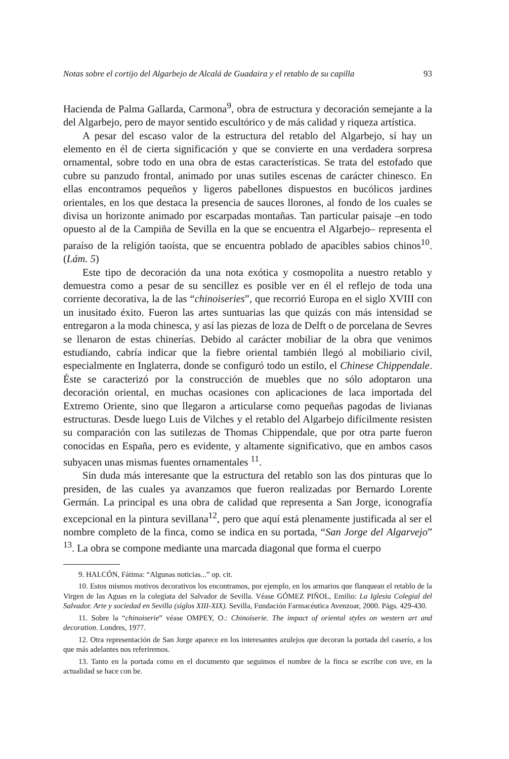Notas sobre el cortijo del Algarbejo de Alcalá de Guadaira y el retablo de su capilla 93
Hacienda de Palma Gallarda, Carmona<sup>9</sup>, obra de estructura y decoración semejante a la del Algarbejo, pero de mayor sentido escultórico y de más calidad y riqueza artística.
A pesar del escaso valor de la estructura del retablo del Algarbejo, sí hay un elemento en él de cierta significación y que se convierte en una verdadera sorpresa ornamental, sobre todo en una obra de estas características. Se trata del estofado que cubre su panzudo frontal, animado por unas sutiles escenas de carácter chinesco. En ellas encontramos pequeños y ligeros pabellones dispuestos en bucólicos jardines orientales, en los que destaca la presencia de sauces llorones, al fondo de los cuales se divisa un horizonte animado por escarpadas montañas. Tan particular paisaje –en todo opuesto al de la Campiña de Sevilla en la que se encuentra el Algarbejo– representa el paraíso de la religión taoísta, que se encuentra poblado de apacibles sabios chinos<sup>10</sup>. (Lám. 5)
Este tipo de decoración da una nota exótica y cosmopolita a nuestro retablo y demuestra como a pesar de su sencillez es posible ver en él el reflejo de toda una corriente decorativa, la de las “chinoiseries”, que recorrió Europa en el siglo XVIII con un inusitado éxito. Fueron las artes suntuarias las que quizás con más intensidad se entregaron a la moda chinesca, y así las piezas de loza de Delft o de porcelana de Sevres se llenaron de estas chinerías. Debido al carácter mobiliar de la obra que venimos estudiando, cabría indicar que la fiebre oriental también llegó al mobiliario civil, especialmente en Inglaterra, donde se configuró todo un estilo, el Chinese Chippendale. Éste se caracterizó por la construcción de muebles que no sólo adoptaron una decoración oriental, en muchas ocasiones con aplicaciones de laca importada del Extremo Oriente, sino que llegaron a articularse como pequeñas pagodas de livianas estructuras. Desde luego Luis de Vilches y el retablo del Algarbejo difícilmente resisten su comparación con las sutilezas de Thomas Chippendale, que por otra parte fueron conocidas en España, pero es evidente, y altamente significativo, que en ambos casos subyacen unas mismas fuentes ornamentales <sup>11</sup>.
Sin duda más interesante que la estructura del retablo son las dos pinturas que lo presiden, de las cuales ya avanzamos que fueron realizadas por Bernardo Lorente Germán. La principal es una obra de calidad que representa a San Jorge, iconografía excepcional en la pintura sevillana<sup>12</sup>, pero que aquí está plenamente justificada al ser el nombre completo de la finca, como se indica en su portada, “San Jorge del Algarvejo” <sup>13</sup>. La obra se compone mediante una marcada diagonal que forma el cuerpo
9. HALCÓN, Fátima: “Algunas noticias...” op. cit.
10. Estos mismos motivos decorativos los encontramos, por ejemplo, en los armarios que flanquean el retablo de la Virgen de las Aguas en la colegiata del Salvador de Sevilla. Véase GÓMEZ PIÑOL, Emilio: La Iglesia Colegial del Salvador. Arte y sociedad en Sevilla (siglos XIII-XIX). Sevilla, Fundación Farmacéutica Avenzoar, 2000. Págs. 429-430.
11. Sobre la “chinoiserie” véase OMPEY, O.: Chinoiserie. The impact of oriental styles on western art and decoration. Londres, 1977.
12. Otra representación de San Jorge aparece en los interesantes azulejos que decoran la portada del caserío, a los que más adelantes nos referiremos.
13. Tanto en la portada como en el documento que seguimos el nombre de la finca se escribe con uve, en la actualidad se hace con be.